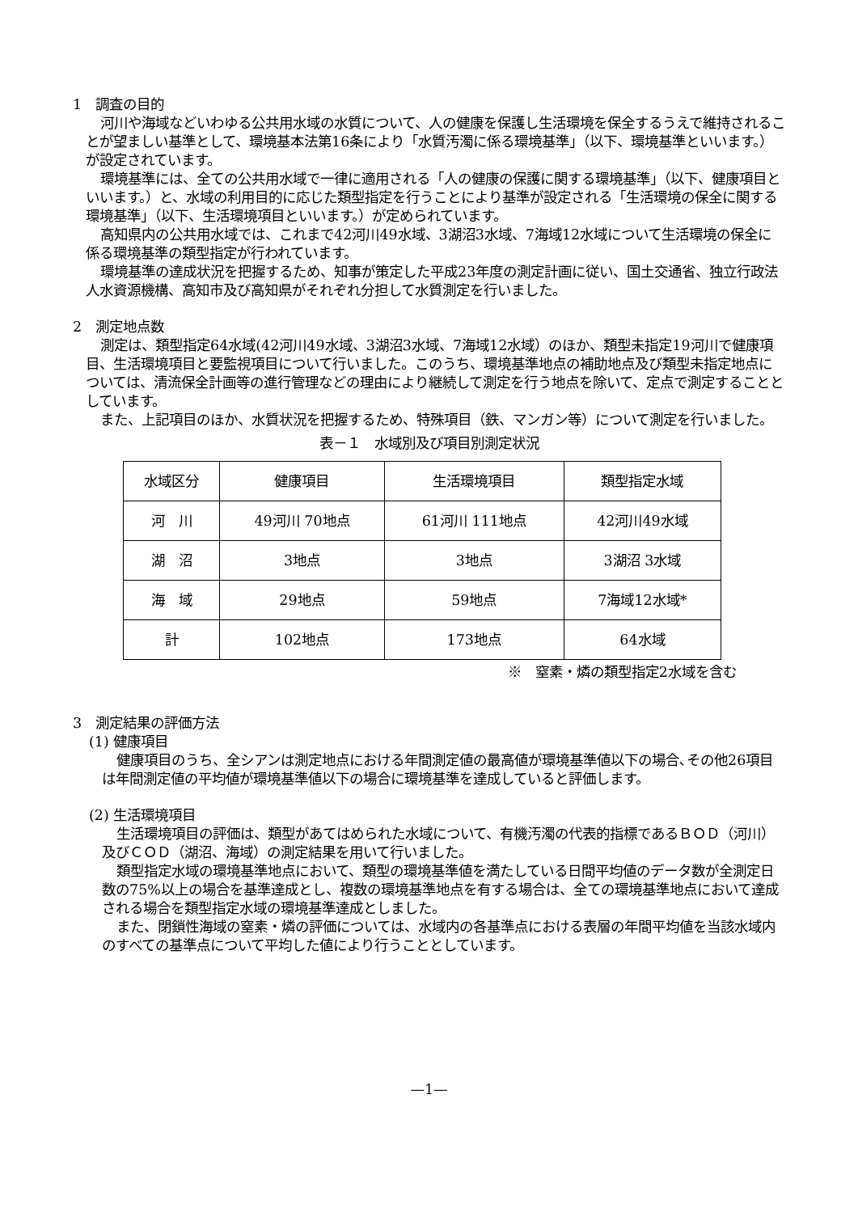1　調査の目的
河川や海域などいわゆる公共用水域の水質について、人の健康を保護し生活環境を保全するうえで維持されることが望ましい基準として、環境基本法第16条により「水質汚濁に係る環境基準」（以下、環境基準といいます。）が設定されています。
環境基準には、全ての公共用水域で一律に適用される「人の健康の保護に関する環境基準」（以下、健康項目といいます。）と、水域の利用目的に応じた類型指定を行うことにより基準が設定される「生活環境の保全に関する環境基準」（以下、生活環境項目といいます。）が定められています。
高知県内の公共用水域では、これまで42河川49水域、3湖沼3水域、7海域12水域について生活環境の保全に係る環境基準の類型指定が行われています。
環境基準の達成状況を把握するため、知事が策定した平成23年度の測定計画に従い、国土交通省、独立行政法人水資源機構、高知市及び高知県がそれぞれ分担して水質測定を行いました。
2　測定地点数
測定は、類型指定64水域(42河川49水域、3湖沼3水域、7海域12水域）のほか、類型未指定19河川で健康項目、生活環境項目と要監視項目について行いました。このうち、環境基準地点の補助地点及び類型未指定地点については、清流保全計画等の進行管理などの理由により継続して測定を行う地点を除いて、定点で測定することとしています。
また、上記項目のほか、水質状況を把握するため、特殊項目（鉄、マンガン等）について測定を行いました。
表－１　水域別及び項目別測定状況
| 水域区分 | 健康項目 | 生活環境項目 | 類型指定水域 |
| 河 川 | 49河川 70地点 | 61河川 111地点 | 42河川49水域 |
| 湖 沼 | 3地点 | 3地点 | 3湖沼 3水域 |
| 海 域 | 29地点 | 59地点 | 7海域12水域* |
| 計 | 102地点 | 173地点 | 64水域 |
※　窒素・燐の類型指定2水域を含む
3　測定結果の評価方法
(1) 健康項目
健康項目のうち、全シアンは測定地点における年間測定値の最高値が環境基準値以下の場合､その他26項目は年間測定値の平均値が環境基準値以下の場合に環境基準を達成していると評価します。
(2) 生活環境項目
生活環境項目の評価は、類型があてはめられた水域について、有機汚濁の代表的指標であるＢＯＤ（河川）及びＣＯＤ（湖沼、海域）の測定結果を用いて行いました。
類型指定水域の環境基準地点において、類型の環境基準値を満たしている日間平均値のデータ数が全測定日数の75%以上の場合を基準達成とし、複数の環境基準地点を有する場合は、全ての環境基準地点において達成される場合を類型指定水域の環境基準達成としました。
また、閉鎖性海域の窒素・燐の評価については、水域内の各基準点における表層の年間平均値を当該水域内のすべての基準点について平均した値により行うこととしています。
—1—